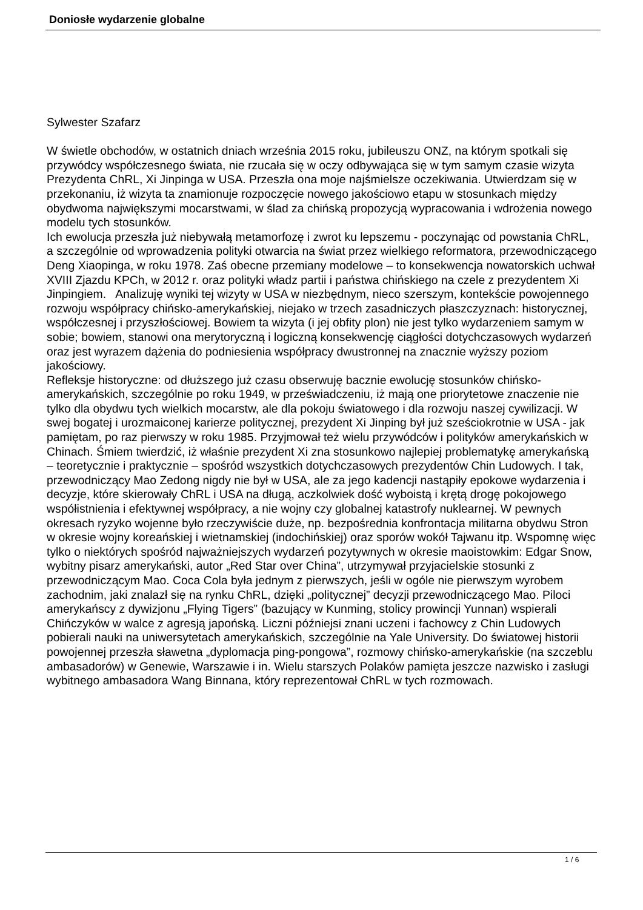Doniosłe wydarzenie globalne
Sylwester Szafarz
W świetle obchodów, w ostatnich dniach września 2015 roku, jubileuszu ONZ, na którym spotkali się przywódcy współczesnego świata, nie rzucała się w oczy odbywająca się w tym samym czasie wizyta Prezydenta ChRL, Xi Jinpinga w USA. Przeszła ona moje najśmielsze oczekiwania. Utwierdzam się w przekonaniu, iż wizyta ta znamionuje rozpoczęcie nowego jakościowo etapu w stosunkach między obydwoma największymi mocarstwami, w ślad za chińską propozycją wypracowania i wdrożenia nowego modelu tych stosunków.
Ich ewolucja przeszła już niebywałą metamorfozę i zwrot ku lepszemu - poczynając od powstania ChRL, a szczególnie od wprowadzenia polityki otwarcia na świat przez wielkiego reformatora, przewodniczącego Deng Xiaopinga, w roku 1978. Zaś obecne przemiany modelowe – to konsekwencja nowatorskich uchwał XVIII Zjazdu KPCh, w 2012 r. oraz polityki władz partii i państwa chińskiego na czele z prezydentem Xi Jinpingiem. Analizuję wyniki tej wizyty w USA w niezbędnym, nieco szerszym, kontekście powojennego rozwoju współpracy chińsko-amerykańskiej, niejako w trzech zasadniczych płaszczyznach: historycznej, współczesnej i przyszłościowej. Bowiem ta wizyta (i jej obfity plon) nie jest tylko wydarzeniem samym w sobie; bowiem, stanowi ona merytoryczną i logiczną konsekwencję ciągłości dotychczasowych wydarzeń oraz jest wyrazem dążenia do podniesienia współpracy dwustronnej na znacznie wyższy poziom jakościowy.
Refleksje historyczne: od dłuższego już czasu obserwuję bacznie ewolucję stosunków chińsko-amerykańskich, szczególnie po roku 1949, w przeświadczeniu, iż mają one priorytetowe znaczenie nie tylko dla obydwu tych wielkich mocarstw, ale dla pokoju światowego i dla rozwoju naszej cywilizacji. W swej bogatej i urozmaiconej karierze politycznej, prezydent Xi Jinping był już sześciokrotnie w USA - jak pamiętam, po raz pierwszy w roku 1985. Przyjmował też wielu przywódców i polityków amerykańskich w Chinach. Śmiem twierdzić, iż właśnie prezydent Xi zna stosunkowo najlepiej problematykę amerykańską – teoretycznie i praktycznie – spośród wszystkich dotychczasowych prezydentów Chin Ludowych. I tak, przewodniczący Mao Zedong nigdy nie był w USA, ale za jego kadencji nastąpiły epokowe wydarzenia i decyzje, które skierowały ChRL i USA na długą, aczkolwiek dość wyboistą i krętą drogę pokojowego współistnienia i efektywnej współpracy, a nie wojny czy globalnej katastrofy nuklearnej. W pewnych okresach ryzyko wojenne było rzeczywiście duże, np. bezpośrednia konfrontacja militarna obydwu Stron w okresie wojny koreańskiej i wietnamskiej (indochińskiej) oraz sporów wokół Tajwanu itp. Wspomnę więc tylko o niektórych spośród najważniejszych wydarzeń pozytywnych w okresie maoistowkim: Edgar Snow, wybitny pisarz amerykański, autor „Red Star over China”, utrzymywał przyjacielskie stosunki z przewodniczącym Mao. Coca Cola była jednym z pierwszych, jeśli w ogóle nie pierwszym wyrobem zachodnim, jaki znalazł się na rynku ChRL, dzięki „politycznej” decyzji przewodniczącego Mao. Piloci amerykańscy z dywizjonu „Flying Tigers” (bazujący w Kunming, stolicy prowincji Yunnan) wspierali Chińczyków w walce z agresją japońską. Liczni późniejsi znani uczeni i fachowcy z Chin Ludowych pobierali nauki na uniwersytetach amerykańskich, szczególnie na Yale University. Do światowej historii powojennej przeszła sławetna „dyplomacja ping-pongowa”, rozmowy chińsko-amerykańskie (na szczeblu ambasadorów) w Genewie, Warszawie i in. Wielu starszych Polaków pamięta jeszcze nazwisko i zasługi wybitnego ambasadora Wang Binnana, który reprezentował ChRL w tych rozmowach.
1 / 6